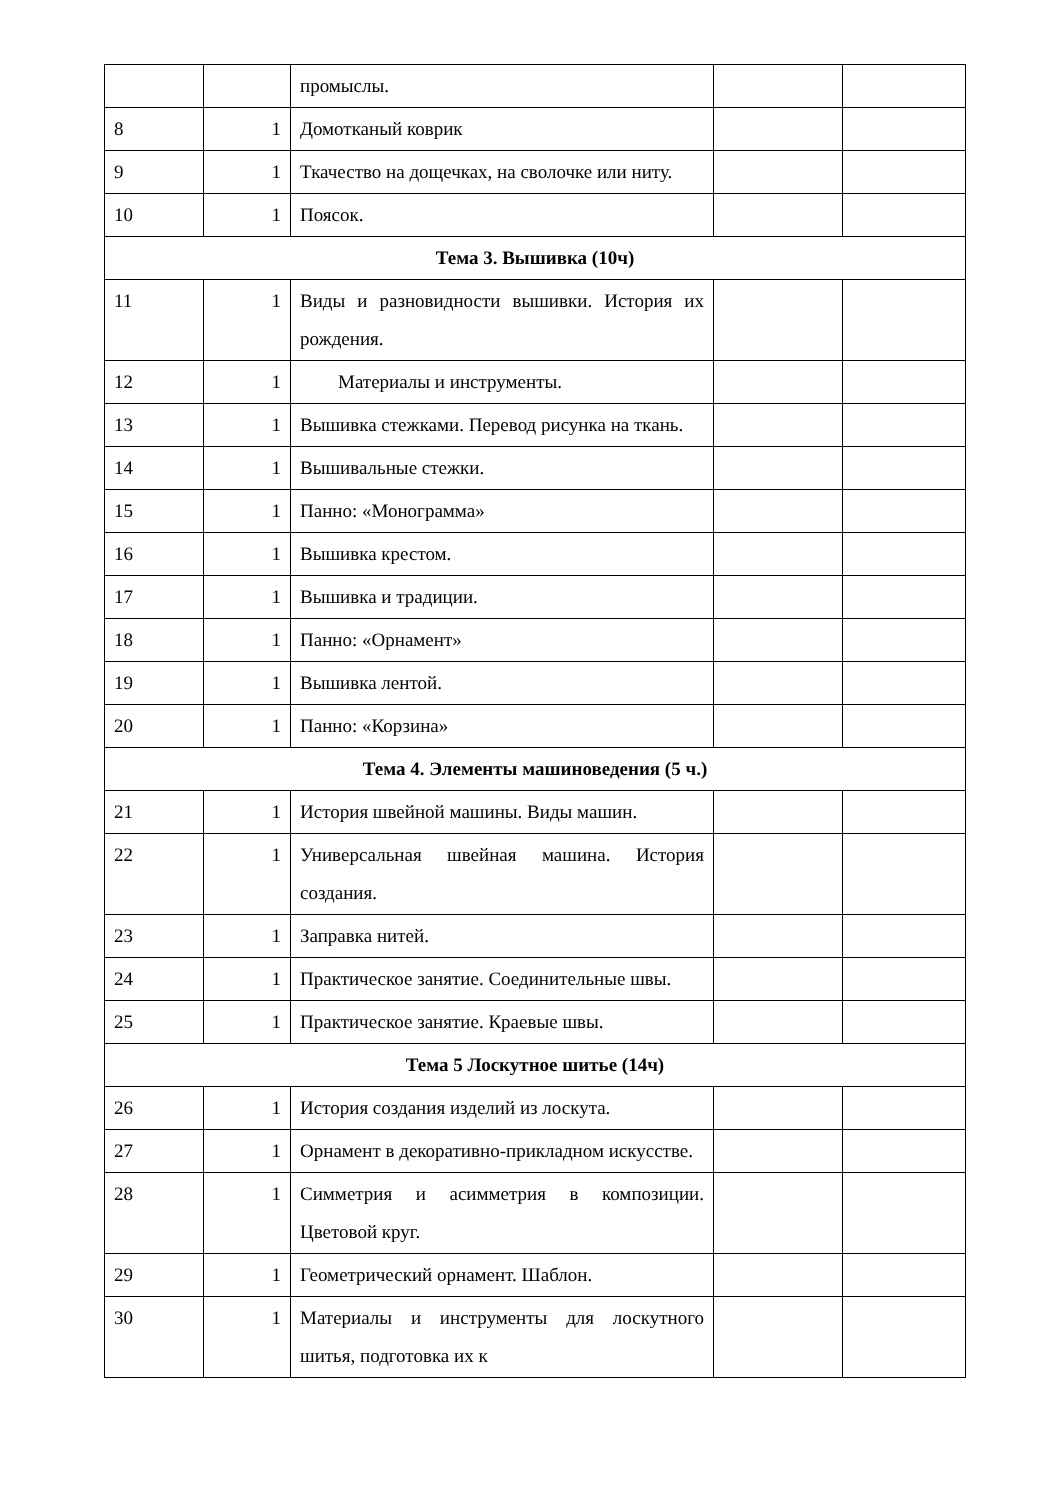| | | промыслы. | | |
| 8 | 1 | Домотканый коврик | | |
| 9 | 1 | Ткачество на дощечках, на сволочке или ниту. | | |
| 10 | 1 | Поясок. | | |
| Тема 3. Вышивка (10ч) | | | | |
| 11 | 1 | Виды и разновидности вышивки. История их рождения. | | |
| 12 | 1 | Материалы и инструменты. | | |
| 13 | 1 | Вышивка стежками. Перевод рисунка на ткань. | | |
| 14 | 1 | Вышивальные стежки. | | |
| 15 | 1 | Панно: «Монограмма» | | |
| 16 | 1 | Вышивка крестом. | | |
| 17 | 1 | Вышивка и традиции. | | |
| 18 | 1 | Панно: «Орнамент» | | |
| 19 | 1 | Вышивка лентой. | | |
| 20 | 1 | Панно: «Корзина» | | |
| Тема 4. Элементы машиноведения (5 ч.) | | | | |
| 21 | 1 | История швейной машины. Виды машин. | | |
| 22 | 1 | Универсальная швейная машина. История создания. | | |
| 23 | 1 | Заправка нитей. | | |
| 24 | 1 | Практическое занятие. Соединительные швы. | | |
| 25 | 1 | Практическое занятие. Краевые швы. | | |
| Тема 5 Лоскутное шитье (14ч) | | | | |
| 26 | 1 | История создания изделий из лоскута. | | |
| 27 | 1 | Орнамент в декоративно-прикладном искусстве. | | |
| 28 | 1 | Симметрия и асимметрия в композиции. Цветовой круг. | | |
| 29 | 1 | Геометрический орнамент. Шаблон. | | |
| 30 | 1 | Материалы и инструменты для лоскутного шитья, подготовка их к | | |